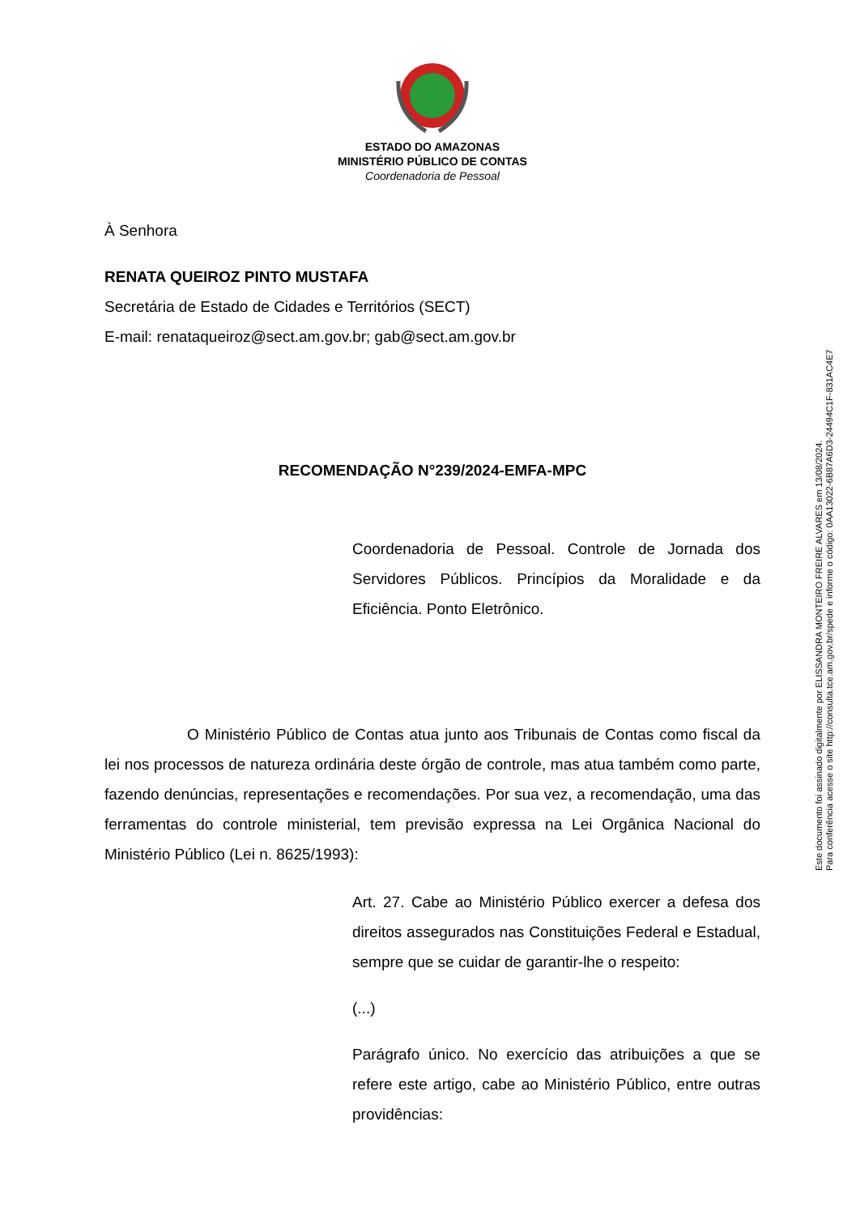ESTADO DO AMAZONAS
MINISTÉRIO PÚBLICO DE CONTAS
Coordenadoria de Pessoal
À Senhora
RENATA QUEIROZ PINTO MUSTAFA
Secretária de Estado de Cidades e Territórios (SECT)
E-mail: renataqueiroz@sect.am.gov.br; gab@sect.am.gov.br
RECOMENDAÇÃO N°239/2024-EMFA-MPC
Coordenadoria de Pessoal. Controle de Jornada dos Servidores Públicos. Princípios da Moralidade e da Eficiência. Ponto Eletrônico.
O Ministério Público de Contas atua junto aos Tribunais de Contas como fiscal da lei nos processos de natureza ordinária deste órgão de controle, mas atua também como parte, fazendo denúncias, representações e recomendações. Por sua vez, a recomendação, uma das ferramentas do controle ministerial, tem previsão expressa na Lei Orgânica Nacional do Ministério Público (Lei n. 8625/1993):
Art. 27. Cabe ao Ministério Público exercer a defesa dos direitos assegurados nas Constituições Federal e Estadual, sempre que se cuidar de garantir-lhe o respeito:
(...)
Parágrafo único. No exercício das atribuições a que se refere este artigo, cabe ao Ministério Público, entre outras providências:
Este documento foi assinado digitalmente por ELISSANDRA MONTEIRO FREIRE ALVARES em 13/08/2024.
Para conferência acesse o site http://consulta.tce.am.gov.br/spede e informe o código: 0AA13022-6B87A6D3-24494C1F-831AC4E7